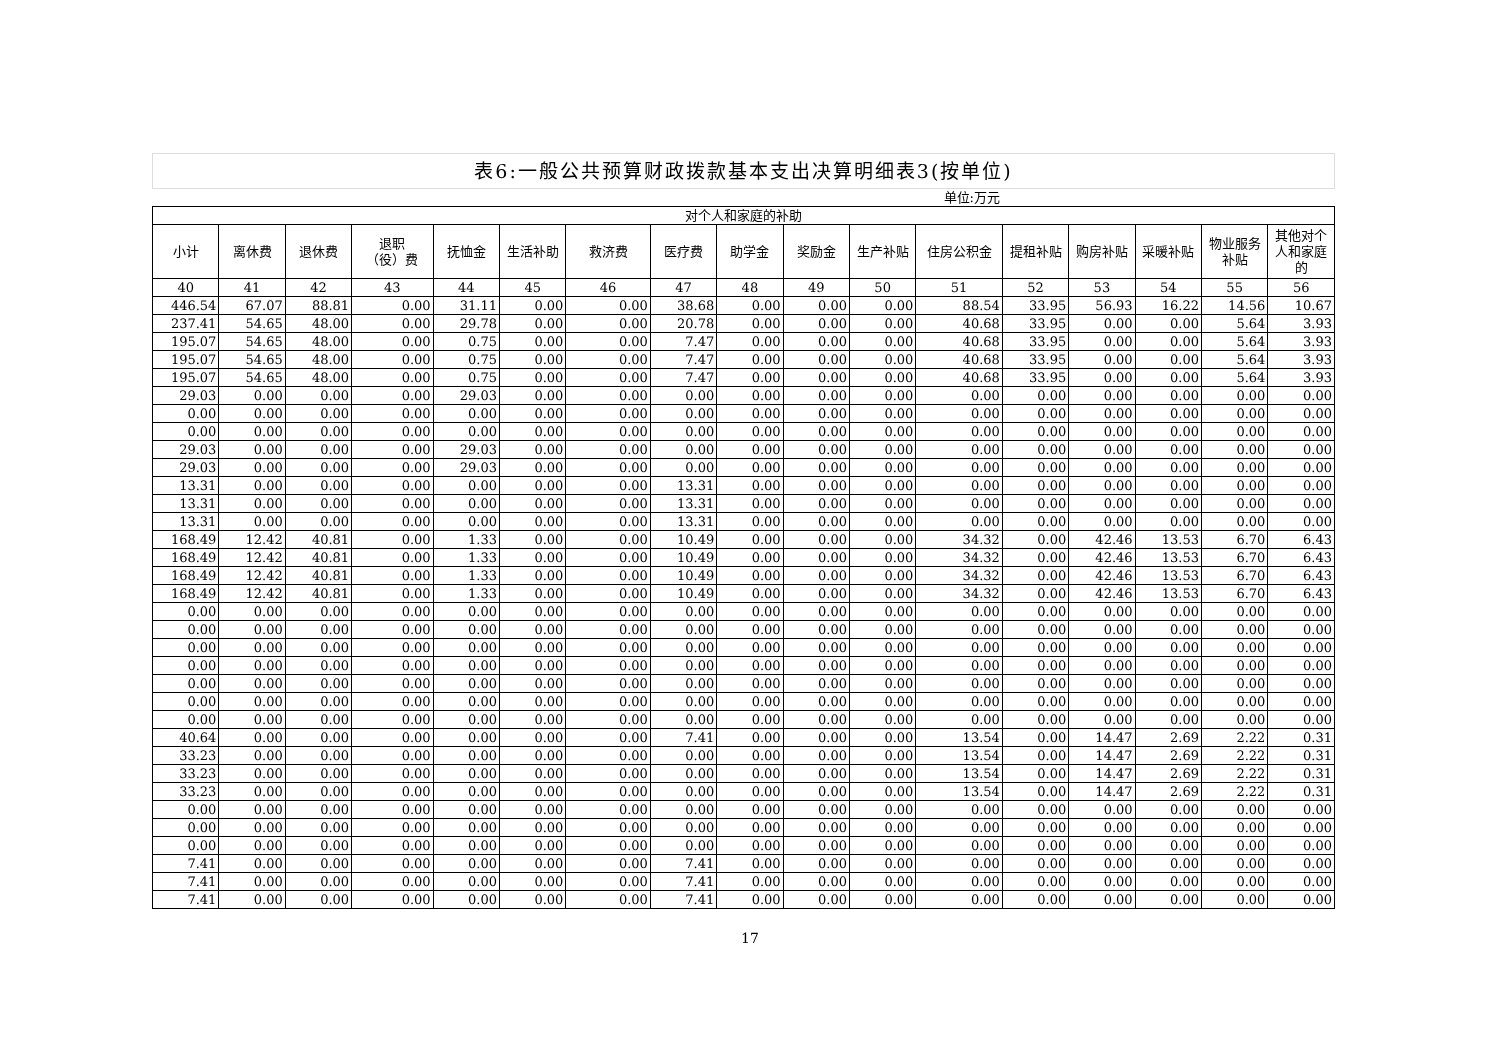表6:一般公共预算财政拨款基本支出决算明细表3(按单位)
单位:万元
| 对个人和家庭的补助 | | | | | | | | | | | | | | | | |
| --- | --- | --- | --- | --- | --- | --- | --- | --- | --- | --- | --- | --- | --- | --- | --- | --- |
| 小计 | 离休费 | 退休费 | 退职 （役）费 | 抚恤金 | 生活补助 | 救济费 | 医疗费 | 助学金 | 奖励金 | 生产补贴 | 住房公积金 | 提租补贴 | 购房补贴 | 采暖补贴 | 物业服务补贴 | 其他对个人和家庭的 |
| 40 | 41 | 42 | 43 | 44 | 45 | 46 | 47 | 48 | 49 | 50 | 51 | 52 | 53 | 54 | 55 | 56 |
| 446.54 | 67.07 | 88.81 | 0.00 | 31.11 | 0.00 | 0.00 | 38.68 | 0.00 | 0.00 | 0.00 | 88.54 | 33.95 | 56.93 | 16.22 | 14.56 | 10.67 |
| 237.41 | 54.65 | 48.00 | 0.00 | 29.78 | 0.00 | 0.00 | 20.78 | 0.00 | 0.00 | 0.00 | 40.68 | 33.95 | 0.00 | 0.00 | 5.64 | 3.93 |
| 195.07 | 54.65 | 48.00 | 0.00 | 0.75 | 0.00 | 0.00 | 7.47 | 0.00 | 0.00 | 0.00 | 40.68 | 33.95 | 0.00 | 0.00 | 5.64 | 3.93 |
| 195.07 | 54.65 | 48.00 | 0.00 | 0.75 | 0.00 | 0.00 | 7.47 | 0.00 | 0.00 | 0.00 | 40.68 | 33.95 | 0.00 | 0.00 | 5.64 | 3.93 |
| 195.07 | 54.65 | 48.00 | 0.00 | 0.75 | 0.00 | 0.00 | 7.47 | 0.00 | 0.00 | 0.00 | 40.68 | 33.95 | 0.00 | 0.00 | 5.64 | 3.93 |
| 29.03 | 0.00 | 0.00 | 0.00 | 29.03 | 0.00 | 0.00 | 0.00 | 0.00 | 0.00 | 0.00 | 0.00 | 0.00 | 0.00 | 0.00 | 0.00 | 0.00 |
| 0.00 | 0.00 | 0.00 | 0.00 | 0.00 | 0.00 | 0.00 | 0.00 | 0.00 | 0.00 | 0.00 | 0.00 | 0.00 | 0.00 | 0.00 | 0.00 | 0.00 |
| 0.00 | 0.00 | 0.00 | 0.00 | 0.00 | 0.00 | 0.00 | 0.00 | 0.00 | 0.00 | 0.00 | 0.00 | 0.00 | 0.00 | 0.00 | 0.00 | 0.00 |
| 29.03 | 0.00 | 0.00 | 0.00 | 29.03 | 0.00 | 0.00 | 0.00 | 0.00 | 0.00 | 0.00 | 0.00 | 0.00 | 0.00 | 0.00 | 0.00 | 0.00 |
| 29.03 | 0.00 | 0.00 | 0.00 | 29.03 | 0.00 | 0.00 | 0.00 | 0.00 | 0.00 | 0.00 | 0.00 | 0.00 | 0.00 | 0.00 | 0.00 | 0.00 |
| 13.31 | 0.00 | 0.00 | 0.00 | 0.00 | 0.00 | 0.00 | 13.31 | 0.00 | 0.00 | 0.00 | 0.00 | 0.00 | 0.00 | 0.00 | 0.00 | 0.00 |
| 13.31 | 0.00 | 0.00 | 0.00 | 0.00 | 0.00 | 0.00 | 13.31 | 0.00 | 0.00 | 0.00 | 0.00 | 0.00 | 0.00 | 0.00 | 0.00 | 0.00 |
| 13.31 | 0.00 | 0.00 | 0.00 | 0.00 | 0.00 | 0.00 | 13.31 | 0.00 | 0.00 | 0.00 | 0.00 | 0.00 | 0.00 | 0.00 | 0.00 | 0.00 |
| 168.49 | 12.42 | 40.81 | 0.00 | 1.33 | 0.00 | 0.00 | 10.49 | 0.00 | 0.00 | 0.00 | 34.32 | 0.00 | 42.46 | 13.53 | 6.70 | 6.43 |
| 168.49 | 12.42 | 40.81 | 0.00 | 1.33 | 0.00 | 0.00 | 10.49 | 0.00 | 0.00 | 0.00 | 34.32 | 0.00 | 42.46 | 13.53 | 6.70 | 6.43 |
| 168.49 | 12.42 | 40.81 | 0.00 | 1.33 | 0.00 | 0.00 | 10.49 | 0.00 | 0.00 | 0.00 | 34.32 | 0.00 | 42.46 | 13.53 | 6.70 | 6.43 |
| 168.49 | 12.42 | 40.81 | 0.00 | 1.33 | 0.00 | 0.00 | 10.49 | 0.00 | 0.00 | 0.00 | 34.32 | 0.00 | 42.46 | 13.53 | 6.70 | 6.43 |
| 0.00 | 0.00 | 0.00 | 0.00 | 0.00 | 0.00 | 0.00 | 0.00 | 0.00 | 0.00 | 0.00 | 0.00 | 0.00 | 0.00 | 0.00 | 0.00 | 0.00 |
| 0.00 | 0.00 | 0.00 | 0.00 | 0.00 | 0.00 | 0.00 | 0.00 | 0.00 | 0.00 | 0.00 | 0.00 | 0.00 | 0.00 | 0.00 | 0.00 | 0.00 |
| 0.00 | 0.00 | 0.00 | 0.00 | 0.00 | 0.00 | 0.00 | 0.00 | 0.00 | 0.00 | 0.00 | 0.00 | 0.00 | 0.00 | 0.00 | 0.00 | 0.00 |
| 0.00 | 0.00 | 0.00 | 0.00 | 0.00 | 0.00 | 0.00 | 0.00 | 0.00 | 0.00 | 0.00 | 0.00 | 0.00 | 0.00 | 0.00 | 0.00 | 0.00 |
| 0.00 | 0.00 | 0.00 | 0.00 | 0.00 | 0.00 | 0.00 | 0.00 | 0.00 | 0.00 | 0.00 | 0.00 | 0.00 | 0.00 | 0.00 | 0.00 | 0.00 |
| 0.00 | 0.00 | 0.00 | 0.00 | 0.00 | 0.00 | 0.00 | 0.00 | 0.00 | 0.00 | 0.00 | 0.00 | 0.00 | 0.00 | 0.00 | 0.00 | 0.00 |
| 0.00 | 0.00 | 0.00 | 0.00 | 0.00 | 0.00 | 0.00 | 0.00 | 0.00 | 0.00 | 0.00 | 0.00 | 0.00 | 0.00 | 0.00 | 0.00 | 0.00 |
| 40.64 | 0.00 | 0.00 | 0.00 | 0.00 | 0.00 | 0.00 | 7.41 | 0.00 | 0.00 | 0.00 | 13.54 | 0.00 | 14.47 | 2.69 | 2.22 | 0.31 |
| 33.23 | 0.00 | 0.00 | 0.00 | 0.00 | 0.00 | 0.00 | 0.00 | 0.00 | 0.00 | 0.00 | 13.54 | 0.00 | 14.47 | 2.69 | 2.22 | 0.31 |
| 33.23 | 0.00 | 0.00 | 0.00 | 0.00 | 0.00 | 0.00 | 0.00 | 0.00 | 0.00 | 0.00 | 13.54 | 0.00 | 14.47 | 2.69 | 2.22 | 0.31 |
| 33.23 | 0.00 | 0.00 | 0.00 | 0.00 | 0.00 | 0.00 | 0.00 | 0.00 | 0.00 | 0.00 | 13.54 | 0.00 | 14.47 | 2.69 | 2.22 | 0.31 |
| 0.00 | 0.00 | 0.00 | 0.00 | 0.00 | 0.00 | 0.00 | 0.00 | 0.00 | 0.00 | 0.00 | 0.00 | 0.00 | 0.00 | 0.00 | 0.00 | 0.00 |
| 0.00 | 0.00 | 0.00 | 0.00 | 0.00 | 0.00 | 0.00 | 0.00 | 0.00 | 0.00 | 0.00 | 0.00 | 0.00 | 0.00 | 0.00 | 0.00 | 0.00 |
| 0.00 | 0.00 | 0.00 | 0.00 | 0.00 | 0.00 | 0.00 | 0.00 | 0.00 | 0.00 | 0.00 | 0.00 | 0.00 | 0.00 | 0.00 | 0.00 | 0.00 |
| 7.41 | 0.00 | 0.00 | 0.00 | 0.00 | 0.00 | 0.00 | 7.41 | 0.00 | 0.00 | 0.00 | 0.00 | 0.00 | 0.00 | 0.00 | 0.00 | 0.00 |
| 7.41 | 0.00 | 0.00 | 0.00 | 0.00 | 0.00 | 0.00 | 7.41 | 0.00 | 0.00 | 0.00 | 0.00 | 0.00 | 0.00 | 0.00 | 0.00 | 0.00 |
| 7.41 | 0.00 | 0.00 | 0.00 | 0.00 | 0.00 | 0.00 | 7.41 | 0.00 | 0.00 | 0.00 | 0.00 | 0.00 | 0.00 | 0.00 | 0.00 | 0.00 |
17